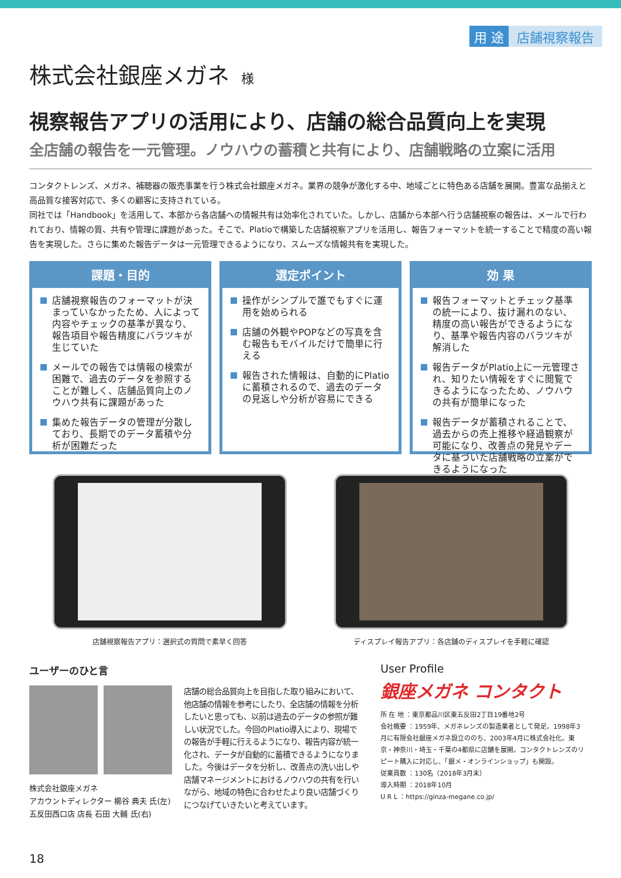用 途 店舗視察報告
株式会社銀座メガネ 様
視察報告アプリの活用により、店舗の総合品質向上を実現
全店舗の報告を一元管理。ノウハウの蓄積と共有により、店舗戦略の立案に活用
コンタクトレンズ、メガネ、補聴器の販売事業を行う株式会社銀座メガネ。業界の競争が激化する中、地域ごとに特色ある店舗を展開。豊富な品揃えと高品質な接客対応で、多くの顧客に支持されている。
同社では「Handbook」を活用して、本部から各店舗への情報共有は効率化されていた。しかし、店舗から本部へ行う店舗視察の報告は、メールで行われており、情報の質、共有や管理に課題があった。そこで、Platioで構築した店舗視察アプリを活用し、報告フォーマットを統一することで精度の高い報告を実現した。さらに集めた報告データは一元管理できるようになり、スムーズな情報共有を実現した。
課題・目的
店舗視察報告のフォーマットが決まっていなかったため、人によって内容やチェックの基準が異なり、報告項目や報告精度にバラツキが生じていた
メールでの報告では情報の検索が困難で、過去のデータを参照することが難しく、店舗品質向上のノウハウ共有に課題があった
集めた報告データの管理が分散しており、長期でのデータ蓄積や分析が困難だった
選定ポイント
操作がシンプルで誰でもすぐに運用を始められる
店舗の外観やPOPなどの写真を含む報告もモバイルだけで簡単に行える
報告された情報は、自動的にPlatioに蓄積されるので、過去のデータの見返しや分析が容易にできる
効 果
報告フォーマットとチェック基準の統一により、抜け漏れのない、精度の高い報告ができるようになり、基準や報告内容のバラツキが解消した
報告データがPlatio上に一元管理され、知りたい情報をすぐに閲覧できるようになったため、ノウハウの共有が簡単になった
報告データが蓄積されることで、過去からの売上推移や経過観察が可能になり、改善点の発見やデータに基づいた店舗戦略の立案ができるようになった
店舗視察報告アプリ：選択式の質問で素早く回答
ディスプレイ報告アプリ：各店舗のディスプレイを手軽に確認
ユーザーのひと言
株式会社銀座メガネ
アカウントディレクター 櫛谷 典夫 氏(左)
五反田西口店 店長 石田 大輔 氏(右)
店舗の総合品質向上を目指した取り組みにおいて、他店舗の情報を参考にしたり、全店舗の情報を分析したいと思っても、以前は過去のデータの参照が難しい状況でした。今回のPlatio導入により、現場での報告が手軽に行えるようになり、報告内容が統一化され、データが自動的に蓄積できるようになりました。今後はデータを分析し、改善点の洗い出しや店舗マネージメントにおけるノウハウの共有を行いながら、地域の特色に合わせたより良い店舗づくりにつなげていきたいと考えています。
User Profile
銀座メガネ コンタクト
所 在 地 ：東京都品川区東五反田2丁目19番地2号
会社概要 ：1959年、メガネレンズの製造業者として発足。1998年3月に有限会社銀座メガネ設立ののち、2003年4月に株式会社化。東京・神奈川・埼玉・千葉の4都県に店舗を展開。コンタクトレンズのリピート購入に対応し、「銀メ・オンラインショップ」も開設。
従業員数 ：130名（2018年3月末）
導入時期 ：2018年10月
U R L ：https://ginza-megane.co.jp/
18